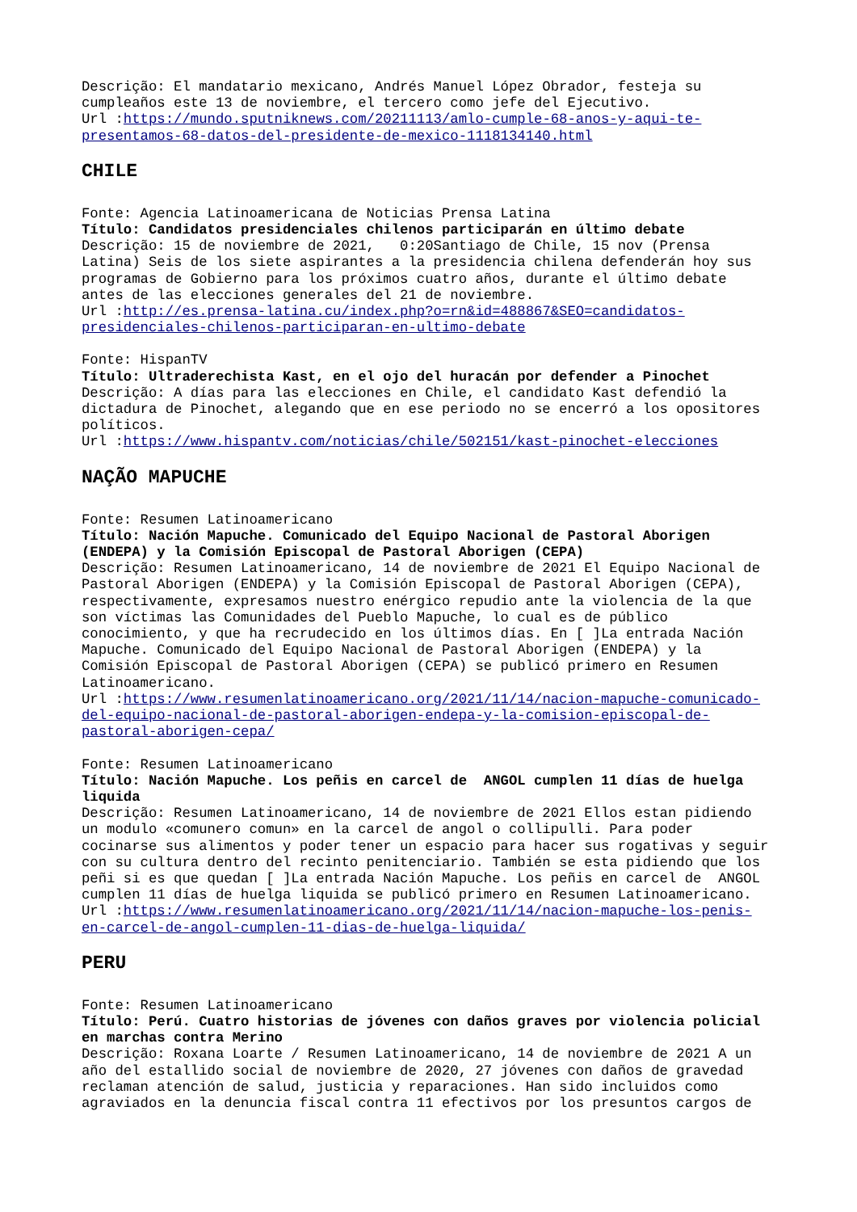Descrição: El mandatario mexicano, Andrés Manuel López Obrador, festeja su cumpleaños este 13 de noviembre, el tercero como jefe del Ejecutivo.
Url :https://mundo.sputniknews.com/20211113/amlo-cumple-68-anos-y-aqui-te-presentamos-68-datos-del-presidente-de-mexico-1118134140.html
CHILE
Fonte: Agencia Latinoamericana de Noticias Prensa Latina
Título: Candidatos presidenciales chilenos participarán en último debate
Descrição: 15 de noviembre de 2021, 0:20Santiago de Chile, 15 nov (Prensa Latina) Seis de los siete aspirantes a la presidencia chilena defenderán hoy sus programas de Gobierno para los próximos cuatro años, durante el último debate antes de las elecciones generales del 21 de noviembre.
Url :http://es.prensa-latina.cu/index.php?o=rn&id=488867&SEO=candidatos-presidenciales-chilenos-participaran-en-ultimo-debate
Fonte: HispanTV
Título: Ultraderechista Kast, en el ojo del huracán por defender a Pinochet
Descrição: A días para las elecciones en Chile, el candidato Kast defendió la dictadura de Pinochet, alegando que en ese periodo no se encerró a los opositores políticos.
Url :https://www.hispantv.com/noticias/chile/502151/kast-pinochet-elecciones
NAÇÃO MAPUCHE
Fonte: Resumen Latinoamericano
Título: Nación Mapuche. Comunicado del Equipo Nacional de Pastoral Aborigen (ENDEPA) y la Comisión Episcopal de Pastoral Aborigen (CEPA)
Descrição: Resumen Latinoamericano, 14 de noviembre de 2021 El Equipo Nacional de Pastoral Aborigen (ENDEPA) y la Comisión Episcopal de Pastoral Aborigen (CEPA), respectivamente, expresamos nuestro enérgico repudio ante la violencia de la que son víctimas las Comunidades del Pueblo Mapuche, lo cual es de público conocimiento, y que ha recrudecido en los últimos días. En [ ]La entrada Nación Mapuche. Comunicado del Equipo Nacional de Pastoral Aborigen (ENDEPA) y la Comisión Episcopal de Pastoral Aborigen (CEPA) se publicó primero en Resumen Latinoamericano.
Url :https://www.resumenlatinoamericano.org/2021/11/14/nacion-mapuche-comunicado-del-equipo-nacional-de-pastoral-aborigen-endepa-y-la-comision-episcopal-de-pastoral-aborigen-cepa/
Fonte: Resumen Latinoamericano
Título: Nación Mapuche. Los peñis en carcel de ANGOL cumplen 11 días de huelga liquida
Descrição: Resumen Latinoamericano, 14 de noviembre de 2021 Ellos estan pidiendo un modulo «comunero comun» en la carcel de angol o collipulli. Para poder cocinarse sus alimentos y poder tener un espacio para hacer sus rogativas y seguir con su cultura dentro del recinto penitenciario. También se esta pidiendo que los peñi si es que quedan [ ]La entrada Nación Mapuche. Los peñis en carcel de ANGOL cumplen 11 días de huelga liquida se publicó primero en Resumen Latinoamericano.
Url :https://www.resumenlatinoamericano.org/2021/11/14/nacion-mapuche-los-penis-en-carcel-de-angol-cumplen-11-dias-de-huelga-liquida/
PERU
Fonte: Resumen Latinoamericano
Título: Perú. Cuatro historias de jóvenes con daños graves por violencia policial en marchas contra Merino
Descrição: Roxana Loarte / Resumen Latinoamericano, 14 de noviembre de 2021 A un año del estallido social de noviembre de 2020, 27 jóvenes con daños de gravedad reclaman atención de salud, justicia y reparaciones. Han sido incluidos como agraviados en la denuncia fiscal contra 11 efectivos por los presuntos cargos de